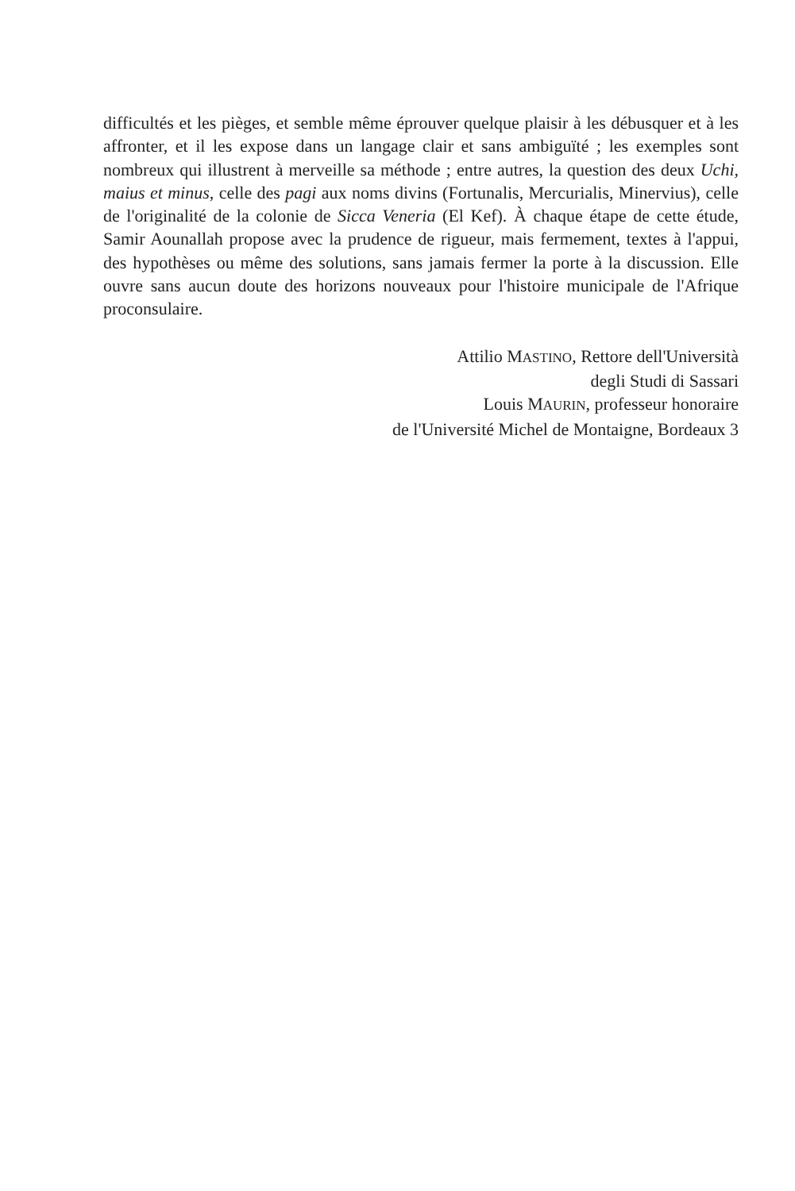difficultés et les pièges, et semble même éprouver quelque plaisir à les débusquer et à les affronter, et il les expose dans un langage clair et sans ambiguïté ; les exemples sont nombreux qui illustrent à merveille sa méthode ; entre autres, la question des deux Uchi, maius et minus, celle des pagi aux noms divins (Fortunalis, Mercurialis, Minervius), celle de l'originalité de la colonie de Sicca Veneria (El Kef). À chaque étape de cette étude, Samir Aounallah propose avec la prudence de rigueur, mais fermement, textes à l'appui, des hypothèses ou même des solutions, sans jamais fermer la porte à la discussion. Elle ouvre sans aucun doute des horizons nouveaux pour l'histoire municipale de l'Afrique proconsulaire.
Attilio MASTINO, Rettore dell'Università
degli Studi di Sassari
Louis MAURIN, professeur honoraire
de l'Université Michel de Montaigne, Bordeaux 3